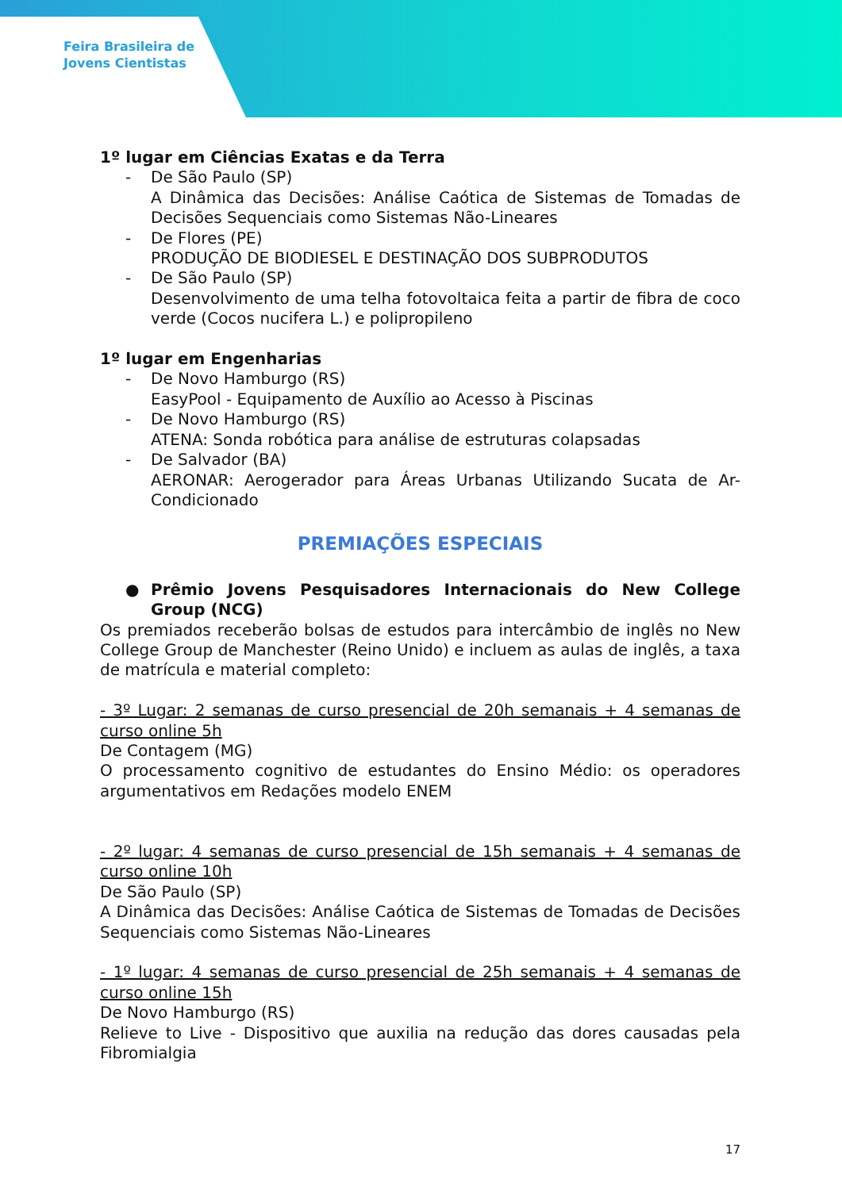Feira Brasileira de
Jovens Cientistas
1º lugar em Ciências Exatas e da Terra
- De São Paulo (SP)
A Dinâmica das Decisões: Análise Caótica de Sistemas de Tomadas de Decisões Sequenciais como Sistemas Não-Lineares
- De Flores (PE)
PRODUÇÃO DE BIODIESEL E DESTINAÇÃO DOS SUBPRODUTOS
- De São Paulo (SP)
Desenvolvimento de uma telha fotovoltaica feita a partir de fibra de coco verde (Cocos nucifera L.) e polipropileno
1º lugar em Engenharias
- De Novo Hamburgo (RS)
EasyPool - Equipamento de Auxílio ao Acesso à Piscinas
- De Novo Hamburgo (RS)
ATENA: Sonda robótica para análise de estruturas colapsadas
- De Salvador (BA)
AERONAR: Aerogerador para Áreas Urbanas Utilizando Sucata de Ar-Condicionado
PREMIAÇÕES ESPECIAIS
● Prêmio Jovens Pesquisadores Internacionais do New College Group (NCG)
Os premiados receberão bolsas de estudos para intercâmbio de inglês no New College Group de Manchester (Reino Unido) e incluem as aulas de inglês, a taxa de matrícula e material completo:
- 3º Lugar: 2 semanas de curso presencial de 20h semanais + 4 semanas de curso online 5h
De Contagem (MG)
O processamento cognitivo de estudantes do Ensino Médio: os operadores argumentativos em Redações modelo ENEM
- 2º lugar: 4 semanas de curso presencial de 15h semanais + 4 semanas de curso online 10h
De São Paulo (SP)
A Dinâmica das Decisões: Análise Caótica de Sistemas de Tomadas de Decisões Sequenciais como Sistemas Não-Lineares
- 1º lugar: 4 semanas de curso presencial de 25h semanais + 4 semanas de curso online 15h
De Novo Hamburgo (RS)
Relieve to Live - Dispositivo que auxilia na redução das dores causadas pela Fibromialgia
17